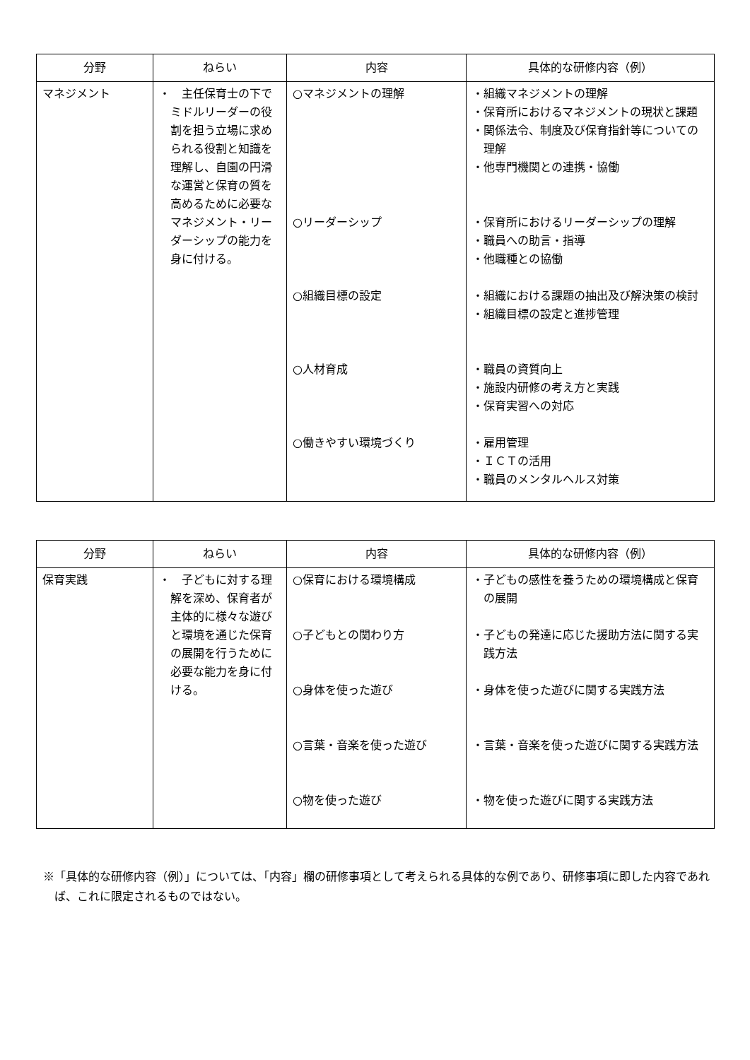| 分野 | ねらい | 内容 | 具体的な研修内容（例） |
| --- | --- | --- | --- |
| マネジメント | ・ 主任保育士の下でミドルリーダーの役割を担う立場に求められる役割と知識を理解し、自園の円滑な運営と保育の質を高めるために必要なマネジメント・リーダーシップの能力を身に付ける。 | ○マネジメントの理解 ○リーダーシップ ○組織目標の設定 ○人材育成 ○働きやすい環境づくり | ・組織マネジメントの理解 ・保育所におけるマネジメントの現状と課題 ・関係法令、制度及び保育指針等についての理解 ・他専門機関との連携・協働 ・保育所におけるリーダーシップの理解 ・職員への助言・指導 ・他職種との協働 ・組織における課題の抽出及び解決策の検討 ・組織目標の設定と進捗管理 ・職員の資質向上 ・施設内研修の考え方と実践 ・保育実習への対応 ・雇用管理 ・ＩＣＴの活用 ・職員のメンタルヘルス対策 |
| 分野 | ねらい | 内容 | 具体的な研修内容（例） |
| --- | --- | --- | --- |
| 保育実践 | ・ 子どもに対する理解を深め、保育者が主体的に様々な遊びと環境を通じた保育の展開を行うために必要な能力を身に付ける。 | ○保育における環境構成 ○子どもとの関わり方 ○身体を使った遊び ○言葉・音楽を使った遊び ○物を使った遊び | ・子どもの感性を養うための環境構成と保育の展開 ・子どもの発達に応じた援助方法に関する実践方法 ・身体を使った遊びに関する実践方法 ・言葉・音楽を使った遊びに関する実践方法 ・物を使った遊びに関する実践方法 |
※「具体的な研修内容（例）」については、「内容」欄の研修事項として考えられる具体的な例であり、研修事項に即した内容であれば、これに限定されるものではない。